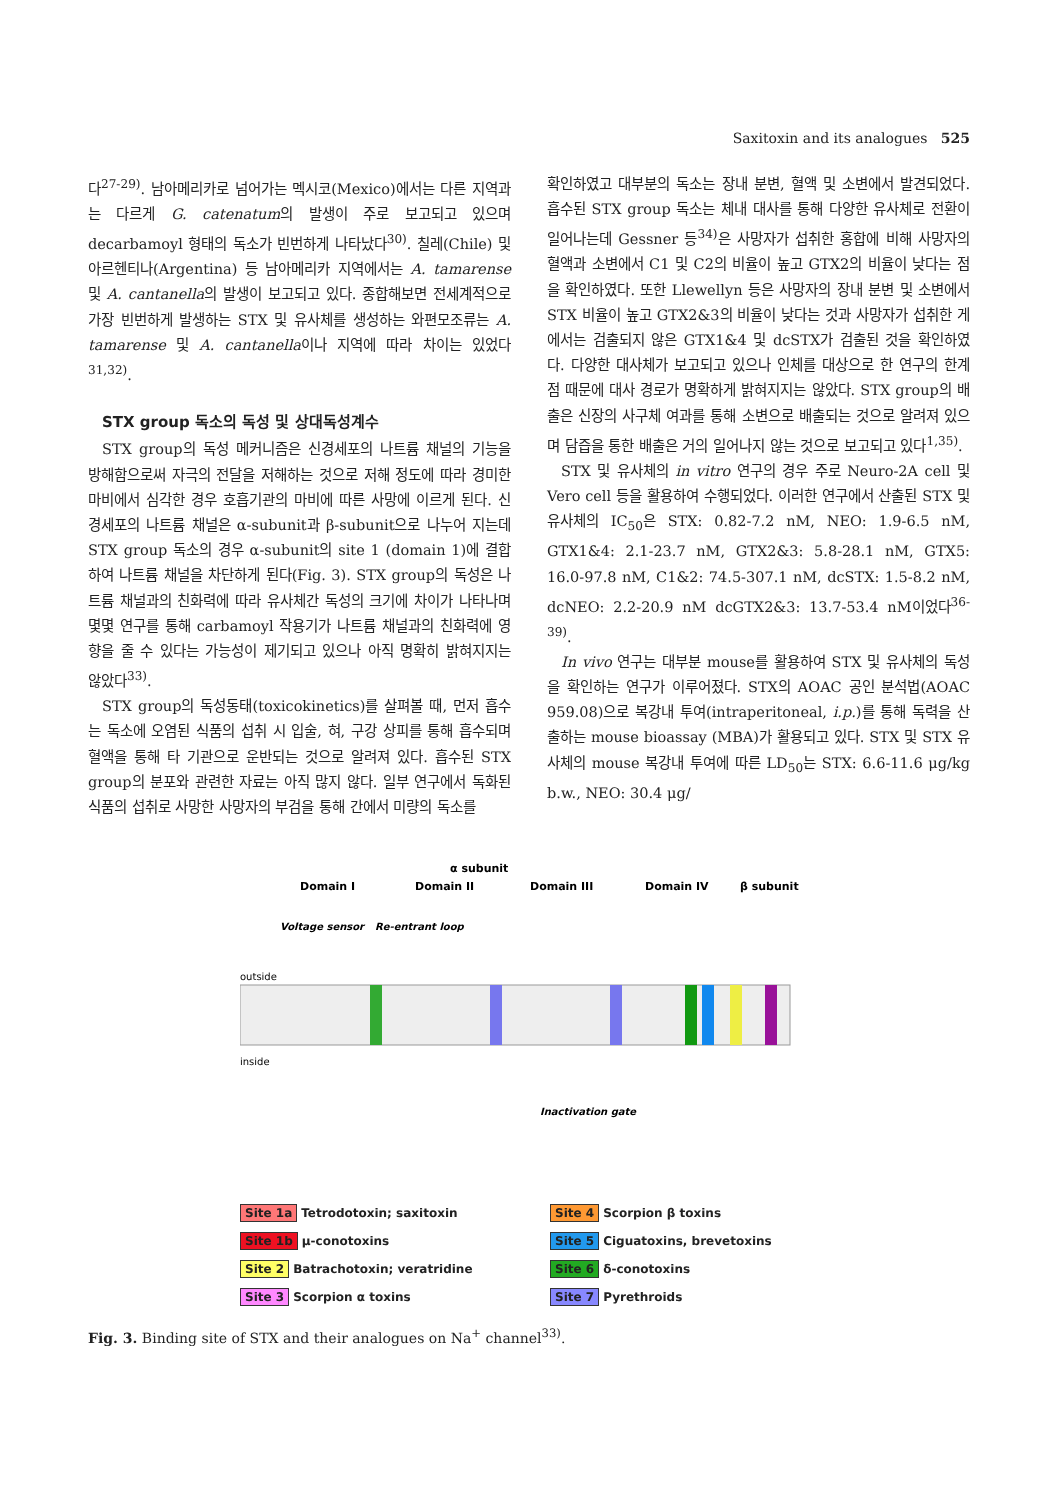Saxitoxin and its analogues 525
다<sup>27-29)</sup>. 남아메리카로 넘어가는 멕시코(Mexico)에서는 다른 지역과는 다르게 G. catenatum의 발생이 주로 보고되고 있으며 decarbamoyl 형태의 독소가 빈번하게 나타났다<sup>30)</sup>. 칠레(Chile) 및 아르헨티나(Argentina) 등 남아메리카 지역에서는 A. tamarense 및 A. cantanella의 발생이 보고되고 있다. 종합해보면 전세계적으로 가장 빈번하게 발생하는 STX 및 유사체를 생성하는 와편모조류는 A. tamarense 및 A. cantanella이나 지역에 따라 차이는 있었다<sup>31,32)</sup>.
STX group 독소의 독성 및 상대독성계수
STX group의 독성 메커니즘은 신경세포의 나트륨 채널의 기능을 방해함으로써 자극의 전달을 저해하는 것으로 저해 정도에 따라 경미한 마비에서 심각한 경우 호흡기관의 마비에 따른 사망에 이르게 된다. 신경세포의 나트륨 채널은 α-subunit과 β-subunit으로 나누어 지는데 STX group 독소의 경우 α-subunit의 site 1 (domain 1)에 결합하여 나트륨 채널을 차단하게 된다(Fig. 3). STX group의 독성은 나트륨 채널과의 친화력에 따라 유사체간 독성의 크기에 차이가 나타나며 몇몇 연구를 통해 carbamoyl 작용기가 나트륨 채널과의 친화력에 영향을 줄 수 있다는 가능성이 제기되고 있으나 아직 명확히 밝혀지지는 않았다<sup>33)</sup>.
STX group의 독성동태(toxicokinetics)를 살펴볼 때, 먼저 흡수는 독소에 오염된 식품의 섭취 시 입술, 혀, 구강 상피를 통해 흡수되며 혈액을 통해 타 기관으로 운반되는 것으로 알려져 있다. 흡수된 STX group의 분포와 관련한 자료는 아직 많지 않다. 일부 연구에서 독화된 식품의 섭취로 사망한 사망자의 부검을 통해 간에서 미량의 독소를
확인하였고 대부분의 독소는 장내 분변, 혈액 및 소변에서 발견되었다. 흡수된 STX group 독소는 체내 대사를 통해 다양한 유사체로 전환이 일어나는데 Gessner 등<sup>34)</sup>은 사망자가 섭취한 홍합에 비해 사망자의 혈액과 소변에서 C1 및 C2의 비율이 높고 GTX2의 비율이 낮다는 점을 확인하였다. 또한 Llewellyn 등은 사망자의 장내 분변 및 소변에서 STX 비율이 높고 GTX2&3의 비율이 낮다는 것과 사망자가 섭취한 게에서는 검출되지 않은 GTX1&4 및 dcSTX가 검출된 것을 확인하였다. 다양한 대사체가 보고되고 있으나 인체를 대상으로 한 연구의 한계점 때문에 대사 경로가 명확하게 밝혀지지는 않았다. STX group의 배출은 신장의 사구체 여과를 통해 소변으로 배출되는 것으로 알려져 있으며 담즙을 통한 배출은 거의 일어나지 않는 것으로 보고되고 있다<sup>1,35)</sup>.
STX 및 유사체의 in vitro 연구의 경우 주로 Neuro-2A cell 및 Vero cell 등을 활용하여 수행되었다. 이러한 연구에서 산출된 STX 및 유사체의 IC<sub>50</sub>은 STX: 0.82-7.2 nM, NEO: 1.9-6.5 nM, GTX1&4: 2.1-23.7 nM, GTX2&3: 5.8-28.1 nM, GTX5: 16.0-97.8 nM, C1&2: 74.5-307.1 nM, dcSTX: 1.5-8.2 nM, dcNEO: 2.2-20.9 nM dcGTX2&3: 13.7-53.4 nM이었다<sup>36-39)</sup>.
In vivo 연구는 대부분 mouse를 활용하여 STX 및 유사체의 독성을 확인하는 연구가 이루어졌다. STX의 AOAC 공인 분석법(AOAC 959.08)으로 복강내 투여(intraperitoneal, i.p.)를 통해 독력을 산출하는 mouse bioassay (MBA)가 활용되고 있다. STX 및 STX 유사체의 mouse 복강내 투여에 따른 LD<sub>50</sub>는 STX: 6.6-11.6 μg/kg b.w., NEO: 30.4 μg/
α subunit
β subunit
Domain I
Domain II
Domain III
Domain IV
Voltage sensor
Re-entrant loop
outside
inside
Inactivation gate
Site 1a Tetrodotoxin; saxitoxin
Site 4 Scorpion β toxins
Site 1b μ-conotoxins
Site 5 Ciguatoxins, brevetoxins
Site 2 Batrachotoxin; veratridine
Site 6 δ-conotoxins
Site 3 Scorpion α toxins
Site 7 Pyrethroids
Fig. 3. Binding site of STX and their analogues on Na<sup>+</sup> channel<sup>33)</sup>.